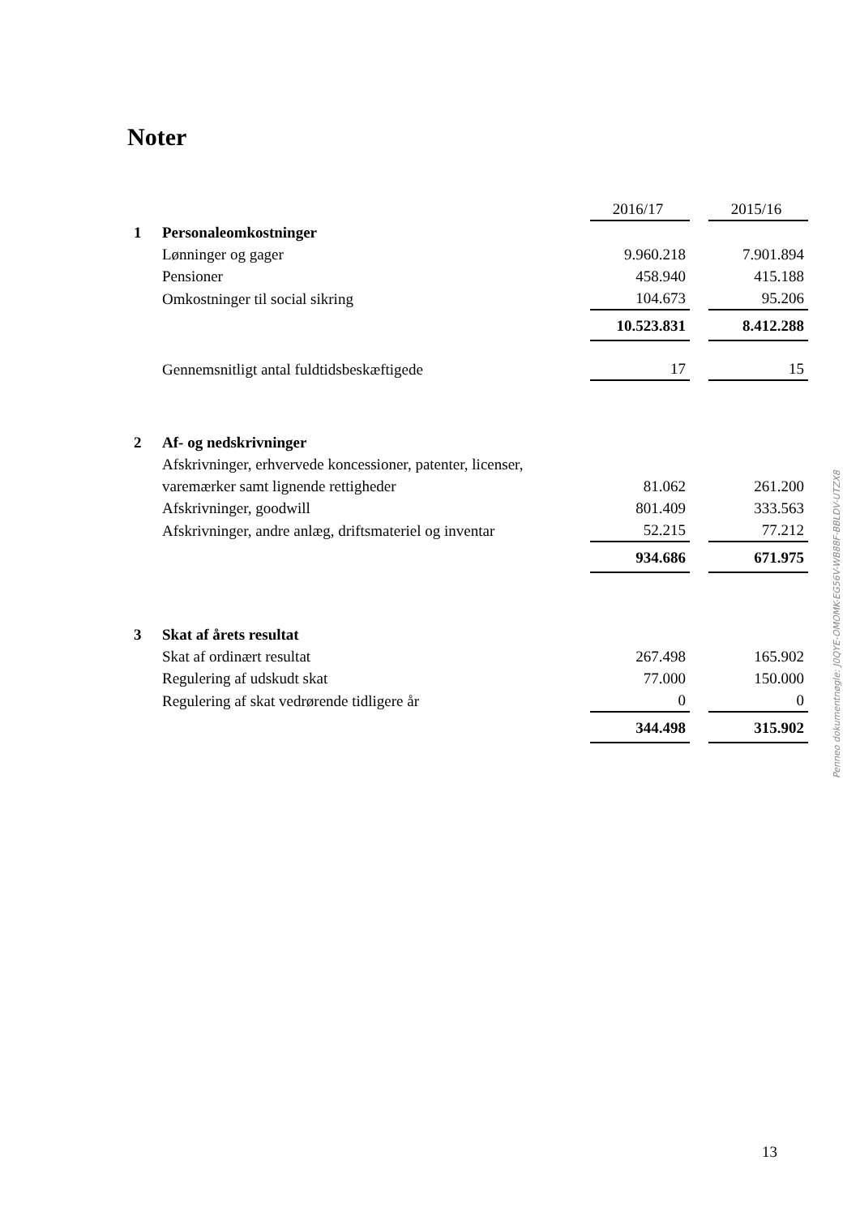Noter
| | | 2016/17 | | 2015/16 |
| 1 | Personaleomkostninger | | | |
| | Lønninger og gager | 9.960.218 | | 7.901.894 |
| | Pensioner | 458.940 | | 415.188 |
| | Omkostninger til social sikring | 104.673 | | 95.206 |
| | | 10.523.831 | | 8.412.288 |
| | Gennemsnitligt antal fuldtidsbeskæftigede | 17 | | 15 |
| 2 | Af- og nedskrivninger | | | |
| | Afskrivninger, erhvervede koncessioner, patenter, licenser, | | | |
| | varemærker samt lignende rettigheder | 81.062 | | 261.200 |
| | Afskrivninger, goodwill | 801.409 | | 333.563 |
| | Afskrivninger, andre anlæg, driftsmateriel og inventar | 52.215 | | 77.212 |
| | | 934.686 | | 671.975 |
| 3 | Skat af årets resultat | | | |
| | Skat af ordinært resultat | 267.498 | | 165.902 |
| | Regulering af udskudt skat | 77.000 | | 150.000 |
| | Regulering af skat vedrørende tidligere år | 0 | | 0 |
| | | 344.498 | | 315.902 |
Penneo dokumentnøgle: J0QYE-OMOMK-EG56V-WB88F-BBLDV-UTZX8
13